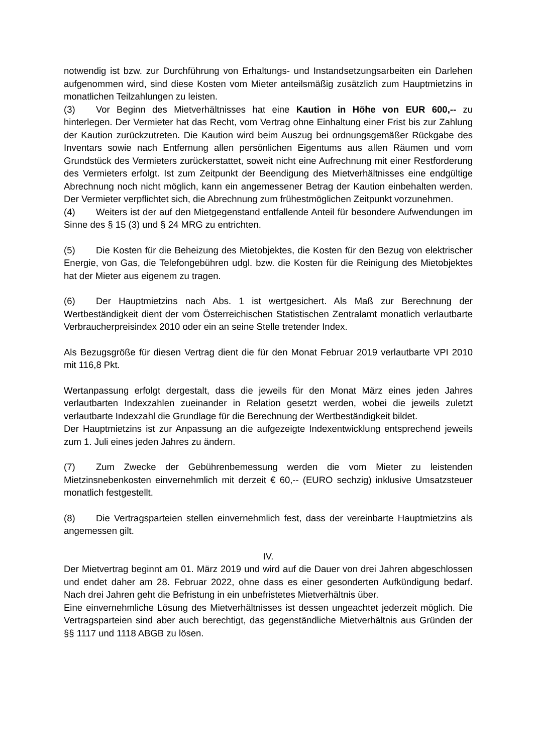notwendig ist bzw. zur Durchführung von Erhaltungs- und Instandsetzungsarbeiten ein Darlehen aufgenommen wird, sind diese Kosten vom Mieter anteilsmäßig zusätzlich zum Hauptmietzins in monatlichen Teilzahlungen zu leisten.
(3) Vor Beginn des Mietverhältnisses hat eine Kaution in Höhe von EUR 600,-- zu hinterlegen. Der Vermieter hat das Recht, vom Vertrag ohne Einhaltung einer Frist bis zur Zahlung der Kaution zurückzutreten. Die Kaution wird beim Auszug bei ordnungsgemäßer Rückgabe des Inventars sowie nach Entfernung allen persönlichen Eigentums aus allen Räumen und vom Grundstück des Vermieters zurückerstattet, soweit nicht eine Aufrechnung mit einer Restforderung des Vermieters erfolgt. Ist zum Zeitpunkt der Beendigung des Mietverhältnisses eine endgültige Abrechnung noch nicht möglich, kann ein angemessener Betrag der Kaution einbehalten werden. Der Vermieter verpflichtet sich, die Abrechnung zum frühestmöglichen Zeitpunkt vorzunehmen.
(4) Weiters ist der auf den Mietgegenstand entfallende Anteil für besondere Aufwendungen im Sinne des § 15 (3) und § 24 MRG zu entrichten.
(5) Die Kosten für die Beheizung des Mietobjektes, die Kosten für den Bezug von elektrischer Energie, von Gas, die Telefongebühren udgl. bzw. die Kosten für die Reinigung des Mietobjektes hat der Mieter aus eigenem zu tragen.
(6) Der Hauptmietzins nach Abs. 1 ist wertgesichert. Als Maß zur Berechnung der Wertbeständigkeit dient der vom Österreichischen Statistischen Zentralamt monatlich verlautbarte Verbraucherpreisindex 2010 oder ein an seine Stelle tretender Index.
Als Bezugsgröße für diesen Vertrag dient die für den Monat Februar 2019 verlautbarte VPI 2010 mit 116,8 Pkt.
Wertanpassung erfolgt dergestalt, dass die jeweils für den Monat März eines jeden Jahres verlautbarten Indexzahlen zueinander in Relation gesetzt werden, wobei die jeweils zuletzt verlautbarte Indexzahl die Grundlage für die Berechnung der Wertbeständigkeit bildet.
Der Hauptmietzins ist zur Anpassung an die aufgezeigte Indexentwicklung entsprechend jeweils zum 1. Juli eines jeden Jahres zu ändern.
(7) Zum Zwecke der Gebührenbemessung werden die vom Mieter zu leistenden Mietzinsnebenkosten einvernehmlich mit derzeit € 60,-- (EURO sechzig) inklusive Umsatzsteuer monatlich festgestellt.
(8) Die Vertragsparteien stellen einvernehmlich fest, dass der vereinbarte Hauptmietzins als angemessen gilt.
IV.
Der Mietvertrag beginnt am 01. März 2019 und wird auf die Dauer von drei Jahren abgeschlossen und endet daher am 28. Februar 2022, ohne dass es einer gesonderten Aufkündigung bedarf. Nach drei Jahren geht die Befristung in ein unbefristetes Mietverhältnis über.
Eine einvernehmliche Lösung des Mietverhältnisses ist dessen ungeachtet jederzeit möglich. Die Vertragsparteien sind aber auch berechtigt, das gegenständliche Mietverhältnis aus Gründen der §§ 1117 und 1118 ABGB zu lösen.